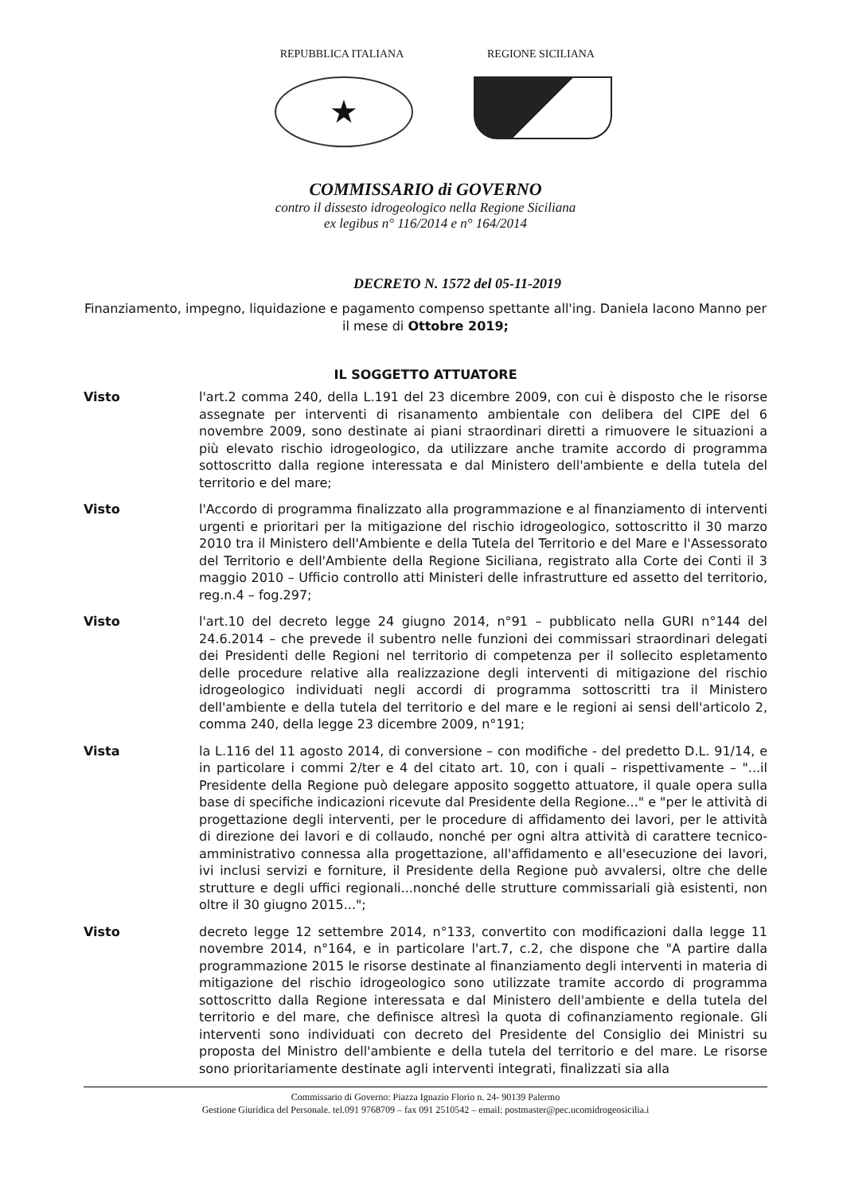REPUBBLICA ITALIANA
★
REGIONE SICILIANA
COMMISSARIO di GOVERNO
contro il dissesto idrogeologico nella Regione Siciliana
ex legibus n° 116/2014 e n° 164/2014
DECRETO N. 1572 del 05-11-2019
Finanziamento, impegno, liquidazione e pagamento compenso spettante all'ing. Daniela Iacono Manno per il mese di Ottobre 2019;
IL SOGGETTO ATTUATORE
Visto l'art.2 comma 240, della L.191 del 23 dicembre 2009, con cui è disposto che le risorse assegnate per interventi di risanamento ambientale con delibera del CIPE del 6 novembre 2009, sono destinate ai piani straordinari diretti a rimuovere le situazioni a più elevato rischio idrogeologico, da utilizzare anche tramite accordo di programma sottoscritto dalla regione interessata e dal Ministero dell'ambiente e della tutela del territorio e del mare;
Visto l'Accordo di programma finalizzato alla programmazione e al finanziamento di interventi urgenti e prioritari per la mitigazione del rischio idrogeologico, sottoscritto il 30 marzo 2010 tra il Ministero dell'Ambiente e della Tutela del Territorio e del Mare e l'Assessorato del Territorio e dell'Ambiente della Regione Siciliana, registrato alla Corte dei Conti il 3 maggio 2010 – Ufficio controllo atti Ministeri delle infrastrutture ed assetto del territorio, reg.n.4 – fog.297;
Visto l'art.10 del decreto legge 24 giugno 2014, n°91 – pubblicato nella GURI n°144 del 24.6.2014 – che prevede il subentro nelle funzioni dei commissari straordinari delegati dei Presidenti delle Regioni nel territorio di competenza per il sollecito espletamento delle procedure relative alla realizzazione degli interventi di mitigazione del rischio idrogeologico individuati negli accordi di programma sottoscritti tra il Ministero dell'ambiente e della tutela del territorio e del mare e le regioni ai sensi dell'articolo 2, comma 240, della legge 23 dicembre 2009, n°191;
Vista la L.116 del 11 agosto 2014, di conversione – con modifiche - del predetto D.L. 91/14, e in particolare i commi 2/ter e 4 del citato art. 10, con i quali – rispettivamente – "...il Presidente della Regione può delegare apposito soggetto attuatore, il quale opera sulla base di specifiche indicazioni ricevute dal Presidente della Regione..." e "per le attività di progettazione degli interventi, per le procedure di affidamento dei lavori, per le attività di direzione dei lavori e di collaudo, nonché per ogni altra attività di carattere tecnico-amministrativo connessa alla progettazione, all'affidamento e all'esecuzione dei lavori, ivi inclusi servizi e forniture, il Presidente della Regione può avvalersi, oltre che delle strutture e degli uffici regionali...nonché delle strutture commissariali già esistenti, non oltre il 30 giugno 2015...";
Visto decreto legge 12 settembre 2014, n°133, convertito con modificazioni dalla legge 11 novembre 2014, n°164, e in particolare l'art.7, c.2, che dispone che "A partire dalla programmazione 2015 le risorse destinate al finanziamento degli interventi in materia di mitigazione del rischio idrogeologico sono utilizzate tramite accordo di programma sottoscritto dalla Regione interessata e dal Ministero dell'ambiente e della tutela del territorio e del mare, che definisce altresì la quota di cofinanziamento regionale. Gli interventi sono individuati con decreto del Presidente del Consiglio dei Ministri su proposta del Ministro dell'ambiente e della tutela del territorio e del mare. Le risorse sono prioritariamente destinate agli interventi integrati, finalizzati sia alla
Commissario di Governo: Piazza Ignazio Florio n. 24- 90139 Palermo
Gestione Giuridica del Personale. tel.091 9768709 – fax 091 2510542 – email: postmaster@pec.ucomidrogeosicilia.i